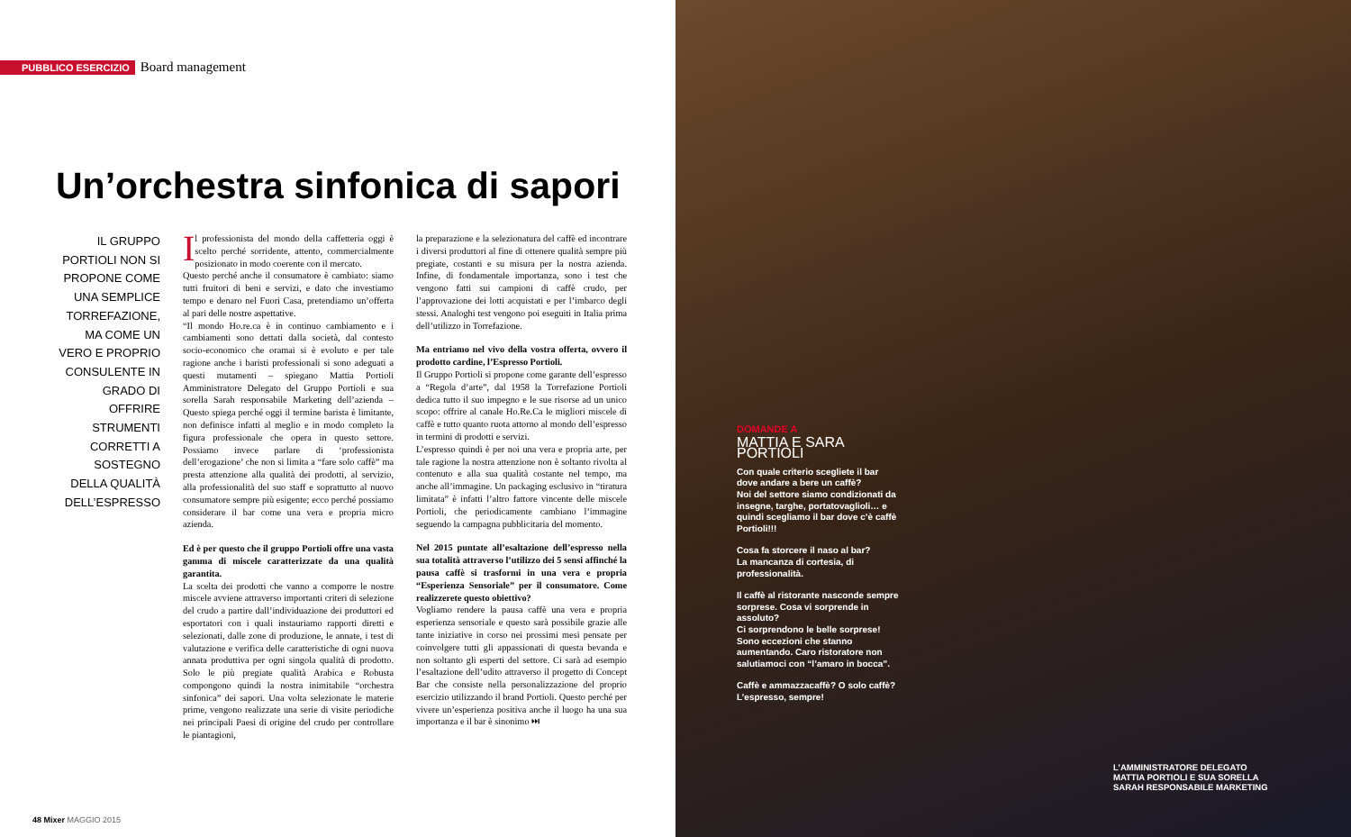PUBBLICO ESERCIZIO Board management
Un’orchestra sinfonica di sapori
IL GRUPPO PORTIOLI NON SI PROPONE COME UNA SEMPLICE TORREFAZIONE, MA COME UN VERO E PROPRIO CONSULENTE IN GRADO DI OFFRIRE STRUMENTI CORRETTI A SOSTEGNO DELLA QUALITÀ DELL’ESPRESSO
Il professionista del mondo della caffetteria oggi è scelto perché sorridente, attento, commercialmente posizionato in modo coerente con il mercato.
Questo perché anche il consumatore è cambiato: siamo tutti fruitori di beni e servizi, e dato che investiamo tempo e denaro nel Fuori Casa, pretendiamo un’offerta al pari delle nostre aspettative.
“Il mondo Ho.re.ca è in continuo cambiamento e i cambiamenti sono dettati dalla società, dal contesto socio-economico che oramai si è evoluto e per tale ragione anche i baristi professionali si sono adeguati a questi mutamenti – spiegano Mattia Portioli Amministratore Delegato del Gruppo Portioli e sua sorella Sarah responsabile Marketing dell’azienda – Questo spiega perché oggi il termine barista è limitante, non definisce infatti al meglio e in modo completo la figura professionale che opera in questo settore. Possiamo invece parlare di ‘professionista dell’erogazione’ che non si limita a “fare solo caffè” ma presta attenzione alla qualità dei prodotti, al servizio, alla professionalità del suo staff e soprattutto al nuovo consumatore sempre più esigente; ecco perché possiamo considerare il bar come una vera e propria micro azienda.
Ed è per questo che il gruppo Portioli offre una vasta gamma di miscele caratterizzate da una qualità garantita.
La scelta dei prodotti che vanno a comporre le nostre miscele avviene attraverso importanti criteri di selezione del crudo a partire dall’individuazione dei produttori ed esportatori con i quali instauriamo rapporti diretti e selezionati, dalle zone di produzione, le annate, i test di valutazione e verifica delle caratteristiche di ogni nuova annata produttiva per ogni singola qualità di prodotto. Solo le più pregiate qualità Arabica e Robusta compongono quindi la nostra inimitabile “orchestra sinfonica” dei sapori. Una volta selezionate le materie prime, vengono realizzate una serie di visite periodiche nei principali Paesi di origine del crudo per controllare le piantagioni,
la preparazione e la selezionatura del caffè ed incontrare i diversi produttori al fine di ottenere qualità sempre più pregiate, costanti e su misura per la nostra azienda. Infine, di fondamentale importanza, sono i test che vengono fatti sui campioni di caffè crudo, per l’approvazione dei lotti acquistati e per l’imbarco degli stessi. Analoghi test vengono poi eseguiti in Italia prima dell’utilizzo in Torrefazione.
Ma entriamo nel vivo della vostra offerta, ovvero il prodotto cardine, l’Espresso Portioli.
Il Gruppo Portioli si propone come garante dell’espresso a “Regola d’arte”, dal 1958 la Torrefazione Portioli dedica tutto il suo impegno e le sue risorse ad un unico scopo: offrire al canale Ho.Re.Ca le migliori miscele di caffè e tutto quanto ruota attorno al mondo dell’espresso in termini di prodotti e servizi.
L’espresso quindi è per noi una vera e propria arte, per tale ragione la nostra attenzione non è soltanto rivolta al contenuto e alla sua qualità costante nel tempo, ma anche all’immagine. Un packaging esclusivo in “tiratura limitata” è infatti l’altro fattore vincente delle miscele Portioli, che periodicamente cambiano l’immagine seguendo la campagna pubblicitaria del momento.
Nel 2015 puntate all’esaltazione dell’espresso nella sua totalità attraverso l’utilizzo dei 5 sensi affinché la pausa caffè si trasformi in una vera e propria “Esperienza Sensoriale” per il consumatore. Come realizzerete questo obiettivo?
Vogliamo rendere la pausa caffè una vera e propria esperienza sensoriale e questo sarà possibile grazie alle tante iniziative in corso nei prossimi mesi pensate per coinvolgere tutti gli appassionati di questa bevanda e non soltanto gli esperti del settore. Ci sarà ad esempio l’esaltazione dell’udito attraverso il progetto di Concept Bar che consiste nella personalizzazione del proprio esercizio utilizzando il brand Portioli. Questo perché per vivere un’esperienza positiva anche il luogo ha una sua importanza e il bar è sinonimo ⏭
48 Mixer MAGGIO 2015
DOMANDE A
MATTIA E SARA PORTIOLI
Con quale criterio scegliete il bar dove andare a bere un caffè?
Noi del settore siamo condizionati da insegne, targhe, portatovaglioli… e quindi scegliamo il bar dove c’è caffè Portioli!!!
Cosa fa storcere il naso al bar?
La mancanza di cortesia, di professionalità.
Il caffè al ristorante nasconde sempre sorprese. Cosa vi sorprende in assoluto?
Ci sorprendono le belle sorprese! Sono eccezioni che stanno aumentando. Caro ristoratore non salutiamoci con “l’amaro in bocca”.
Caffè e ammazzacaffè? O solo caffè?
L’espresso, sempre!
L’AMMINISTRATORE DELEGATO
MATTIA PORTIOLI E SUA SORELLA
SARAH RESPONSABILE MARKETING